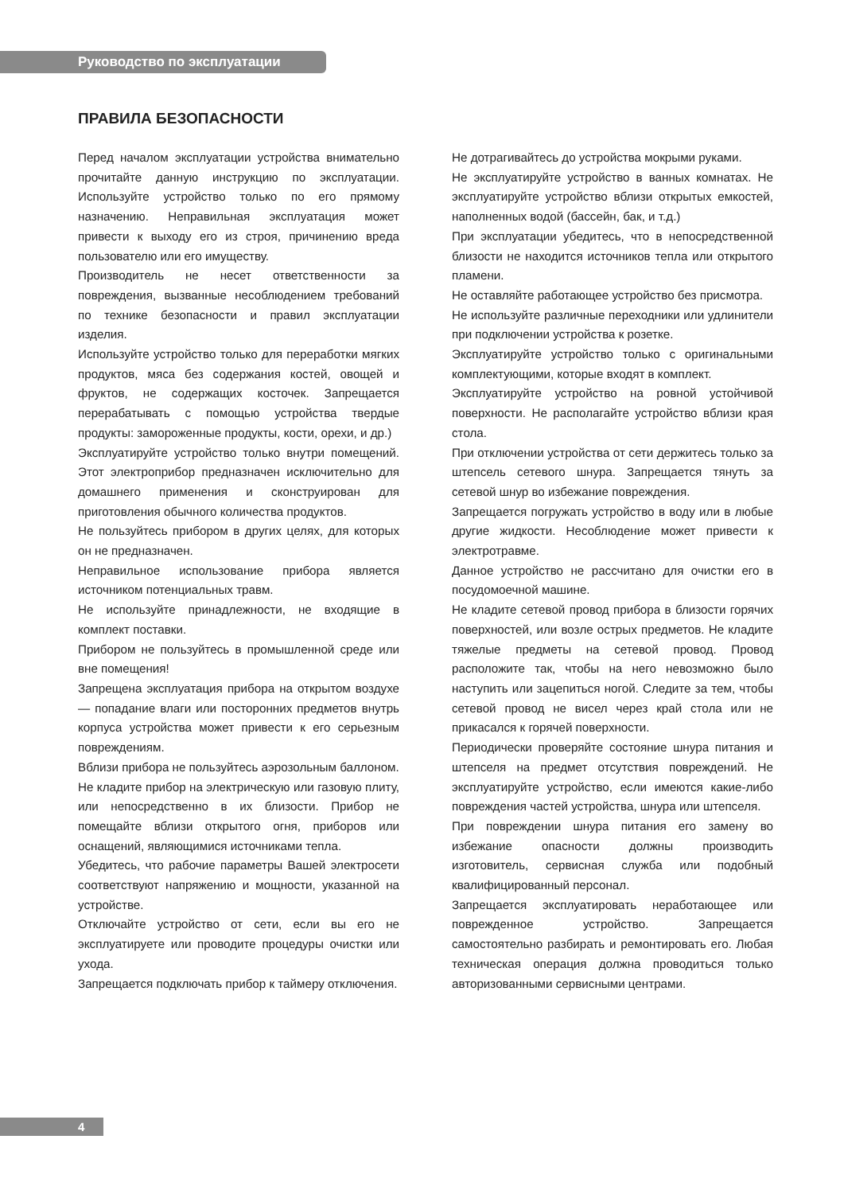Руководство по эксплуатации
ПРАВИЛА БЕЗОПАСНОСТИ
Перед началом эксплуатации устройства внимательно прочитайте данную инструкцию по эксплуатации. Используйте устройство только по его прямому назначению. Неправильная эксплуатация может привести к выходу его из строя, причинению вреда пользователю или его имуществу.
Производитель не несет ответственности за повреждения, вызванные несоблюдением требований по технике безопасности и правил эксплуатации изделия.
Используйте устройство только для переработки мягких продуктов, мяса без содержания костей, овощей и фруктов, не содержащих косточек. Запрещается перерабатывать с помощью устройства твердые продукты: замороженные продукты, кости, орехи, и др.)
Эксплуатируйте устройство только внутри помещений. Этот электроприбор предназначен исключительно для домашнего применения и сконструирован для приготовления обычного количества продуктов.
Не пользуйтесь прибором в других целях, для которых он не предназначен.
Неправильное использование прибора является источником потенциальных травм.
Не используйте принадлежности, не входящие в комплект поставки.
Прибором не пользуйтесь в промышленной среде или вне помещения!
Запрещена эксплуатация прибора на открытом воздухе — попадание влаги или посторонних предметов внутрь корпуса устройства может привести к его серьезным повреждениям.
Вблизи прибора не пользуйтесь аэрозольным баллоном.
Не кладите прибор на электрическую или газовую плиту, или непосредственно в их близости. Прибор не помещайте вблизи открытого огня, приборов или оснащений, являющимися источниками тепла.
Убедитесь, что рабочие параметры Вашей электросети соответствуют напряжению и мощности, указанной на устройстве.
Отключайте устройство от сети, если вы его не эксплуатируете или проводите процедуры очистки или ухода.
Запрещается подключать прибор к таймеру отключения.
Не дотрагивайтесь до устройства мокрыми руками.
Не эксплуатируйте устройство в ванных комнатах. Не эксплуатируйте устройство вблизи открытых емкостей, наполненных водой (бассейн, бак, и т.д.)
При эксплуатации убедитесь, что в непосредственной близости не находится источников тепла или открытого пламени.
Не оставляйте работающее устройство без присмотра.
Не используйте различные переходники или удлинители при подключении устройства к розетке.
Эксплуатируйте устройство только с оригинальными комплектующими, которые входят в комплект.
Эксплуатируйте устройство на ровной устойчивой поверхности. Не располагайте устройство вблизи края стола.
При отключении устройства от сети держитесь только за штепсель сетевого шнура. Запрещается тянуть за сетевой шнур во избежание повреждения.
Запрещается погружать устройство в воду или в любые другие жидкости. Несоблюдение может привести к электротравме.
Данное устройство не рассчитано для очистки его в посудомоечной машине.
Не кладите сетевой провод прибора в близости горячих поверхностей, или возле острых предметов. Не кладите тяжелые предметы на сетевой провод. Провод расположите так, чтобы на него невозможно было наступить или зацепиться ногой. Следите за тем, чтобы сетевой провод не висел через край стола или не прикасался к горячей поверхности.
Периодически проверяйте состояние шнура питания и штепселя на предмет отсутствия повреждений. Не эксплуатируйте устройство, если имеются какие-либо повреждения частей устройства, шнура или штепселя.
При повреждении шнура питания его замену во избежание опасности должны производить изготовитель, сервисная служба или подобный квалифицированный персонал.
Запрещается эксплуатировать неработающее или поврежденное устройство. Запрещается самостоятельно разбирать и ремонтировать его. Любая техническая операция должна проводиться только авторизованными сервисными центрами.
4